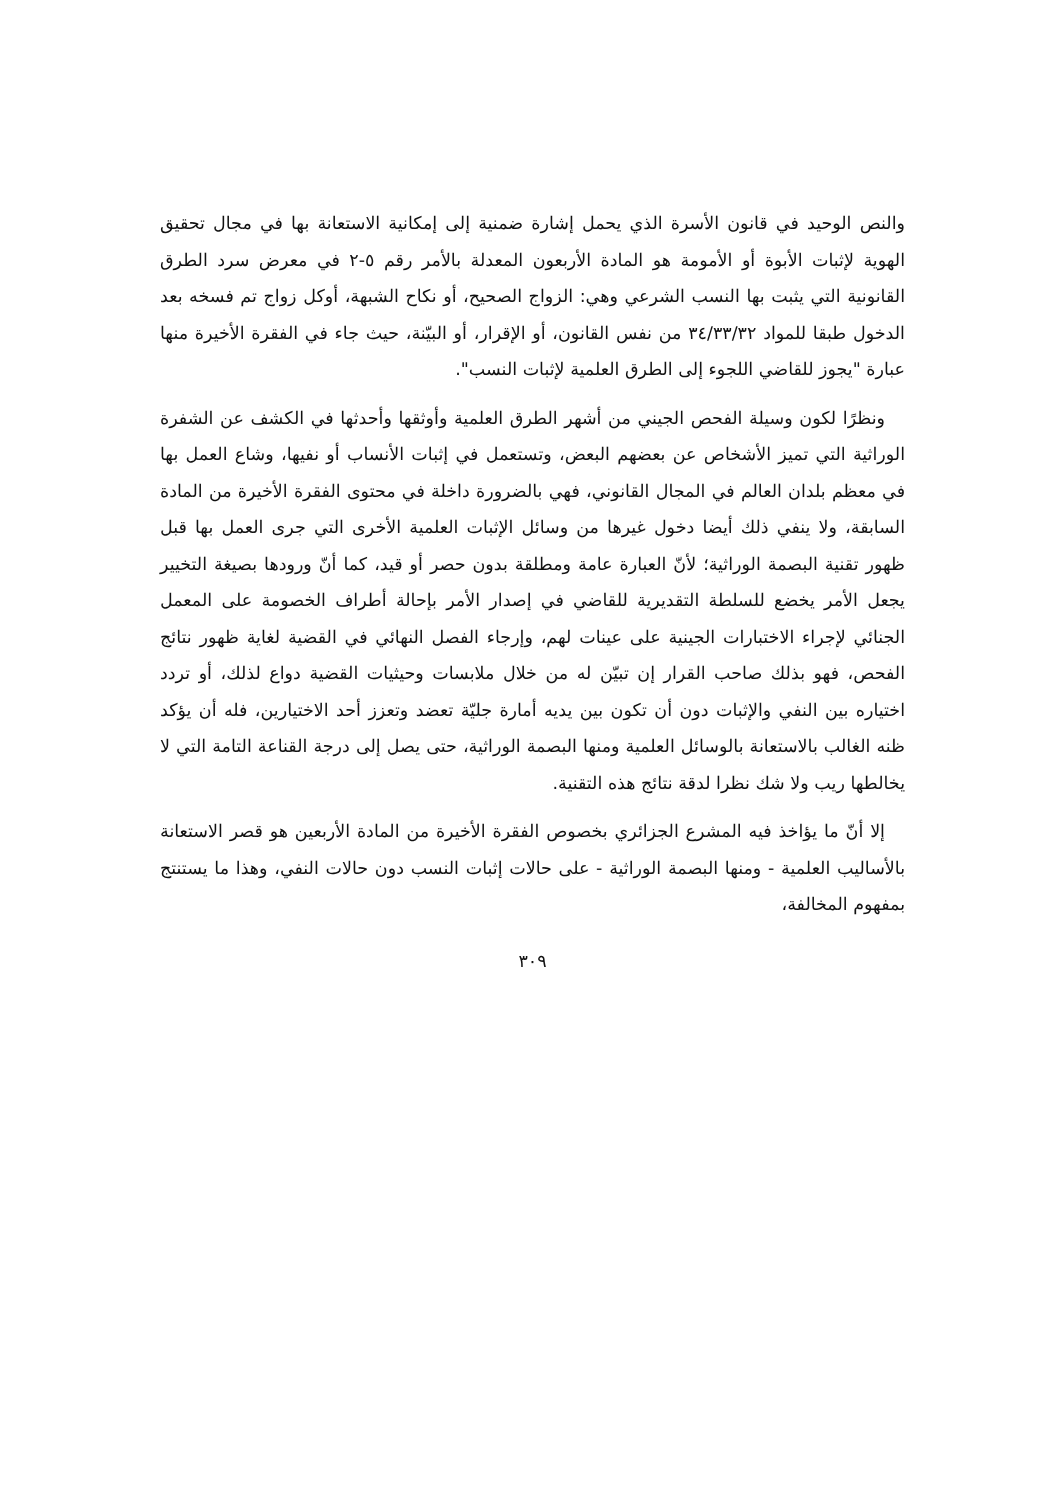والنص الوحيد في قانون الأسرة الذي يحمل إشارة ضمنية إلى إمكانية الاستعانة بها في مجال تحقيق الهوية لإثبات الأبوة أو الأمومة هو المادة الأربعون المعدلة بالأمر رقم ٥-٢ في معرض سرد الطرق القانونية التي يثبت بها النسب الشرعي وهي: الزواج الصحيح، أو نكاح الشبهة، أوكل زواج تم فسخه بعد الدخول طبقا للمواد ٣٤/٣٣/٣٢ من نفس القانون، أو الإقرار، أو البيّنة، حيث جاء في الفقرة الأخيرة منها عبارة "يجوز للقاضي اللجوء إلى الطرق العلمية لإثبات النسب".
ونظرًا لكون وسيلة الفحص الجيني من أشهر الطرق العلمية وأوثقها وأحدثها في الكشف عن الشفرة الوراثية التي تميز الأشخاص عن بعضهم البعض، وتستعمل في إثبات الأنساب أو نفيها، وشاع العمل بها في معظم بلدان العالم في المجال القانوني، فهي بالضرورة داخلة في محتوى الفقرة الأخيرة من المادة السابقة، ولا ينفي ذلك أيضا دخول غيرها من وسائل الإثبات العلمية الأخرى التي جرى العمل بها قبل ظهور تقنية البصمة الوراثية؛ لأنّ العبارة عامة ومطلقة بدون حصر أو قيد، كما أنّ ورودها بصيغة التخيير يجعل الأمر يخضع للسلطة التقديرية للقاضي في إصدار الأمر بإحالة أطراف الخصومة على المعمل الجنائي لإجراء الاختبارات الجينية على عينات لهم، وإرجاء الفصل النهائي في القضية لغاية ظهور نتائج الفحص، فهو بذلك صاحب القرار إن تبيّن له من خلال ملابسات وحيثيات القضية دواع لذلك، أو تردد اختياره بين النفي والإثبات دون أن تكون بين يديه أمارة جليّة تعضد وتعزز أحد الاختيارين، فله أن يؤكد ظنه الغالب بالاستعانة بالوسائل العلمية ومنها البصمة الوراثية، حتى يصل إلى درجة القناعة التامة التي لا يخالطها ريب ولا شك نظرا لدقة نتائج هذه التقنية.
إلا أنّ ما يؤاخذ فيه المشرع الجزائري بخصوص الفقرة الأخيرة من المادة الأربعين هو قصر الاستعانة بالأساليب العلمية - ومنها البصمة الوراثية - على حالات إثبات النسب دون حالات النفي، وهذا ما يستنتج بمفهوم المخالفة،
٣٠٩